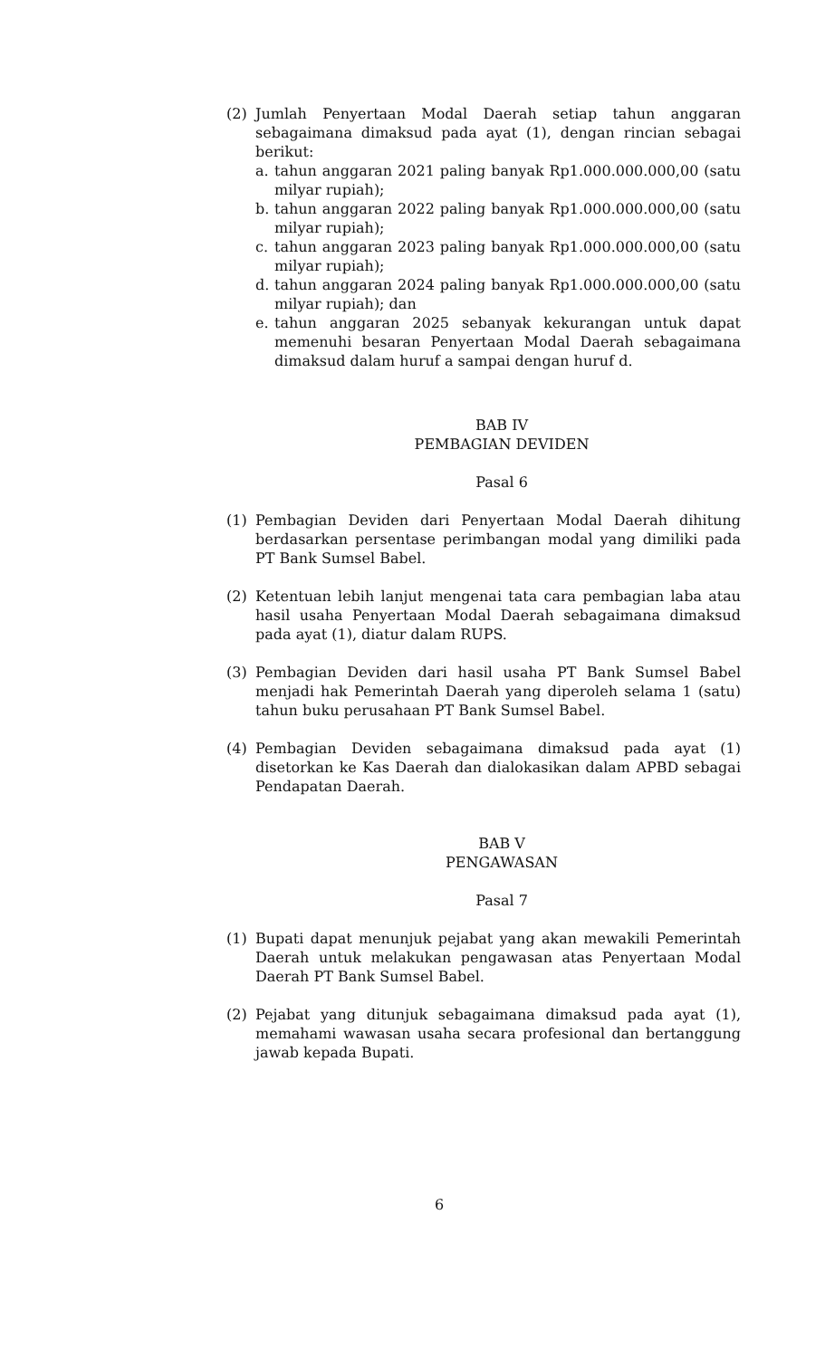(2) Jumlah Penyertaan Modal Daerah setiap tahun anggaran sebagaimana dimaksud pada ayat (1), dengan rincian sebagai berikut:
a. tahun anggaran 2021 paling banyak Rp1.000.000.000,00 (satu milyar rupiah);
b. tahun anggaran 2022 paling banyak Rp1.000.000.000,00 (satu milyar rupiah);
c. tahun anggaran 2023 paling banyak Rp1.000.000.000,00 (satu milyar rupiah);
d. tahun anggaran 2024 paling banyak Rp1.000.000.000,00 (satu milyar rupiah); dan
e. tahun anggaran 2025 sebanyak kekurangan untuk dapat memenuhi besaran Penyertaan Modal Daerah sebagaimana dimaksud dalam huruf a sampai dengan huruf d.
BAB IV
PEMBAGIAN DEVIDEN
Pasal 6
(1) Pembagian Deviden dari Penyertaan Modal Daerah dihitung berdasarkan persentase perimbangan modal yang dimiliki pada PT Bank Sumsel Babel.
(2) Ketentuan lebih lanjut mengenai tata cara pembagian laba atau hasil usaha Penyertaan Modal Daerah sebagaimana dimaksud pada ayat (1), diatur dalam RUPS.
(3) Pembagian Deviden dari hasil usaha PT Bank Sumsel Babel menjadi hak Pemerintah Daerah yang diperoleh selama 1 (satu) tahun buku perusahaan PT Bank Sumsel Babel.
(4) Pembagian Deviden sebagaimana dimaksud pada ayat (1) disetorkan ke Kas Daerah dan dialokasikan dalam APBD sebagai Pendapatan Daerah.
BAB V
PENGAWASAN
Pasal 7
(1) Bupati dapat menunjuk pejabat yang akan mewakili Pemerintah Daerah untuk melakukan pengawasan atas Penyertaan Modal Daerah PT Bank Sumsel Babel.
(2) Pejabat yang ditunjuk sebagaimana dimaksud pada ayat (1), memahami wawasan usaha secara profesional dan bertanggung jawab kepada Bupati.
6